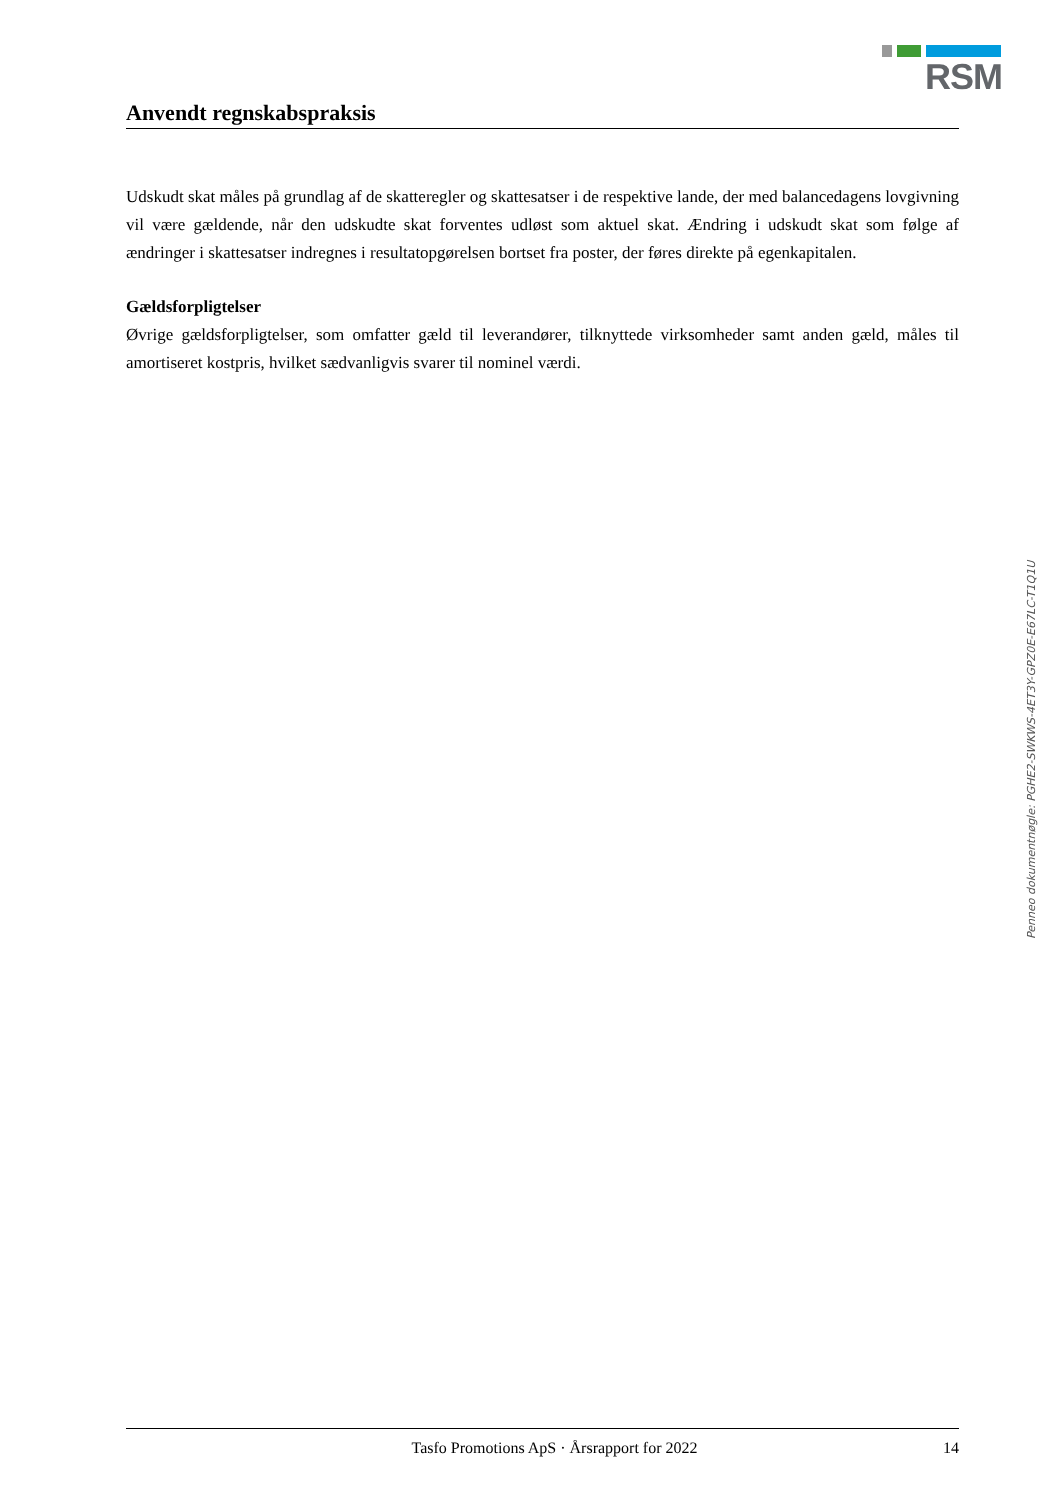RSM
Anvendt regnskabspraksis
Udskudt skat måles på grundlag af de skatteregler og skattesatser i de respektive lande, der med balance­dagens lovgivning vil være gældende, når den udskudte skat forventes udløst som aktuel skat. Ændring i udskudt skat som følge af ændringer i skattesatser indregnes i resultatopgørelsen bortset fra poster, der føres direkte på egenkapitalen.
Gældsforpligtelser
Øvrige gældsforpligtelser, som omfatter gæld til leverandører, tilknyttede virksomheder samt anden gæld, måles til amortiseret kostpris, hvilket sædvanligvis svarer til nominel værdi.
Penneo dokumentnøgle: PGHE2-SWKWS-4ET3Y-GPZ0E-E67LC-T1Q1U
Tasfo Promotions ApS · Årsrapport for 2022 14